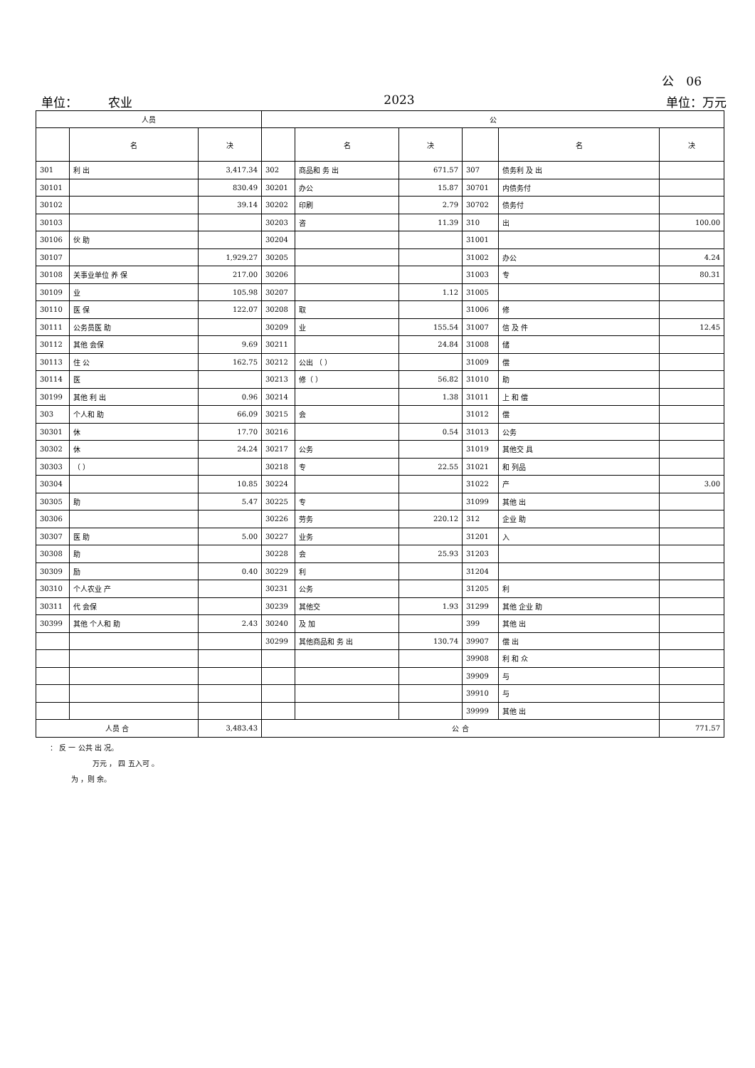公　06
单位：　　　农业 2023 单位：万元
| 人员 | | | 公 | | | | | |
| --- | --- | --- | --- | --- | --- | --- | --- | --- |
| | 名 | 决 | | 名 | 决 | | 名 | 决 |
| 301 | 利 出 | 3,417.34 | 302 | 商品和 务 出 | 671.57 | 307 | 债务利 及 出 | |
| 30101 | | 830.49 | 30201 | 办公 | 15.87 | 30701 | 内债务付 | |
| 30102 | | 39.14 | 30202 | 印刷 | 2.79 | 30702 | 债务付 | |
| 30103 | | | 30203 | 咨 | 11.39 | 310 | 出 | 100.00 |
| 30106 | 伙 助 | | 30204 | | | 31001 | | |
| 30107 | | 1,929.27 | 30205 | | | 31002 | 办公 | 4.24 |
| 30108 | 关事业单位 养 保 | 217.00 | 30206 | | | 31003 | 专 | 80.31 |
| 30109 | 业 | 105.98 | 30207 | | 1.12 | 31005 | | |
| 30110 | 医 保 | 122.07 | 30208 | 取 | | 31006 | 修 | |
| 30111 | 公务员医 助 | | 30209 | 业 | 155.54 | 31007 | 信 及 件 | 12.45 |
| 30112 | 其他 会保 | 9.69 | 30211 | | 24.84 | 31008 | 储 | |
| 30113 | 住 公 | 162.75 | 30212 | 公出 （ ） | | 31009 | 偿 | |
| 30114 | 医 | | 30213 | 修（ ） | 56.82 | 31010 | 助 | |
| 30199 | 其他 利 出 | 0.96 | 30214 | | 1.38 | 31011 | 上 和 偿 | |
| 303 | 个人和 助 | 66.09 | 30215 | 会 | | 31012 | 偿 | |
| 30301 | 休 | 17.70 | 30216 | | 0.54 | 31013 | 公务 | |
| 30302 | 休 | 24.24 | 30217 | 公务 | | 31019 | 其他交 具 | |
| 30303 | （ ） | | 30218 | 专 | 22.55 | 31021 | 和 列品 | |
| 30304 | | 10.85 | 30224 | | | 31022 | 产 | 3.00 |
| 30305 | 助 | 5.47 | 30225 | 专 | | 31099 | 其他 出 | |
| 30306 | | | 30226 | 劳务 | 220.12 | 312 | 企业 助 | |
| 30307 | 医 助 | 5.00 | 30227 | 业务 | | 31201 | 入 | |
| 30308 | 助 | | 30228 | 会 | 25.93 | 31203 | | |
| 30309 | 励 | 0.40 | 30229 | 利 | | 31204 | | |
| 30310 | 个人农业 产 | | 30231 | 公务 | | 31205 | 利 | |
| 30311 | 代 会保 | | 30239 | 其他交 | 1.93 | 31299 | 其他 企业 助 | |
| 30399 | 其他 个人和 助 | 2.43 | 30240 | 及 加 | | 399 | 其他 出 | |
| | | | 30299 | 其他商品和 务 出 | 130.74 | 39907 | 偿 出 | |
| | | | | | | 39908 | 利 和 众 | |
| | | | | | | 39909 | 与 | |
| | | | | | | 39910 | 与 | |
| | | | | | | 39999 | 其他 出 | |
| 人员 合 | | 3,483.43 | 公 合 | | | | | 771.57 |
： 反 一 公共 出 况。
　　　　　　万元 ， 四 五入可 。
　　　为 ，则 余。